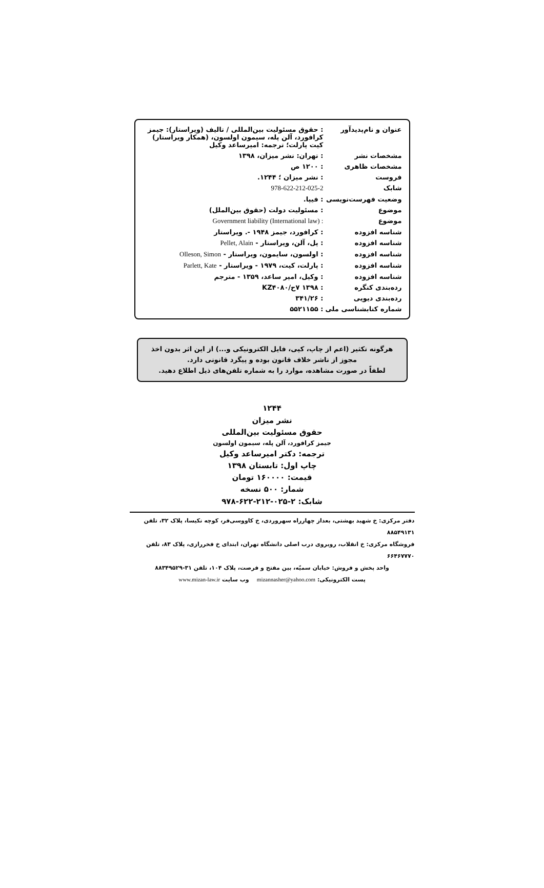| عنوان و نام‌پدیدآور | : حقوق مسئولیت بین‌المللی / تالیف (ویراستار): جیمز کرافورد، آلن پله، سیمون اولسون، (همکار ویراستار) کیت پارلت؛ ترجمه: امیرساعد وکیل |
| مشخصات نشر | : تهران: نشر میزان، ۱۳۹۸ |
| مشخصات ظاهری | : ۱۲۰۰ ص |
| فروست | : نشر میزان ؛ ۱۲۴۴. |
| شابک | 978-622-212-025-2 |
| وضعیت فهرست‌نویسی | : فیپا. |
| موضوع | : مسئولیت دولت (حقوق بین‌الملل) |
| موضوع | : Government liability (International law) |
| شناسه افزوده | : کرافورد، جیمز ۱۹۴۸ -. ویراستار |
| شناسه افزوده | : پل، آلن، ویراستار - Pellet, Alain |
| شناسه افزوده | : اولسون، سایمون، ویراستار - Olleson, Simon |
| شناسه افزوده | : پارلت، کیت، ۱۹۷۹ - ویراستار - Parlett, Kate |
| شناسه افزوده | : وکیل، امیر ساعد، ۱۳۵۹ - مترجم |
| رده‌بندی کنگره | : ۱۳۹۸ ۷ح/KZ۴۰۸۰ |
| رده‌بندی دیویی | : ۳۴۱/۲۶ |
| شماره کتابشناسی ملی | : ۵۵۲۱۱۵۵ |
هرگونه تکثیر (اعم از چاپ، کپی، فایل الکترونیکی و...) از این اثر بدون اخذ مجوز از ناشر خلاف قانون بوده و پیگرد قانونی دارد.
لطفاً در صورت مشاهده، موارد را به شماره تلفن‌های ذیل اطلاع دهید.
۱۲۴۴
نشر میزان
حقوق مسئولیت بین‌المللی
جیمز کرافورد، آلن پله، سیمون اولسون
ترجمه: دکتر امیرساعد وکیل
چاپ اول: تابستان ۱۳۹۸
قیمت: ۱۶۰۰۰۰ تومان
شمار: ۵۰۰ نسخه
شابک: ۲-۰۲۵-۲۱۲-۶۲۲-۹۷۸
دفتر مرکزی: خ شهید بهشتی، بعداز چهارراه سهروردی، خ کاووسی‌فر، کوچه نکیسا، پلاک ۳۲، تلفن ۸۸۵۴۹۱۳۱
فروشگاه مرکزی: خ انقلاب، روبروی درب اصلی دانشگاه تهران، ابتدای خ فخررازی، پلاک ۸۳، تلفن ۶۶۴۶۷۷۷۰
واحد پخش و فروش: خیابان سمیّه، بین مفتح و فرصت، پلاک ۱۰۴، تلفن ۳۱-۸۸۳۴۹۵۲۹
پست الکترونیکی: mizannasher@yahoo.com وب سایت www.mizan-law.ir